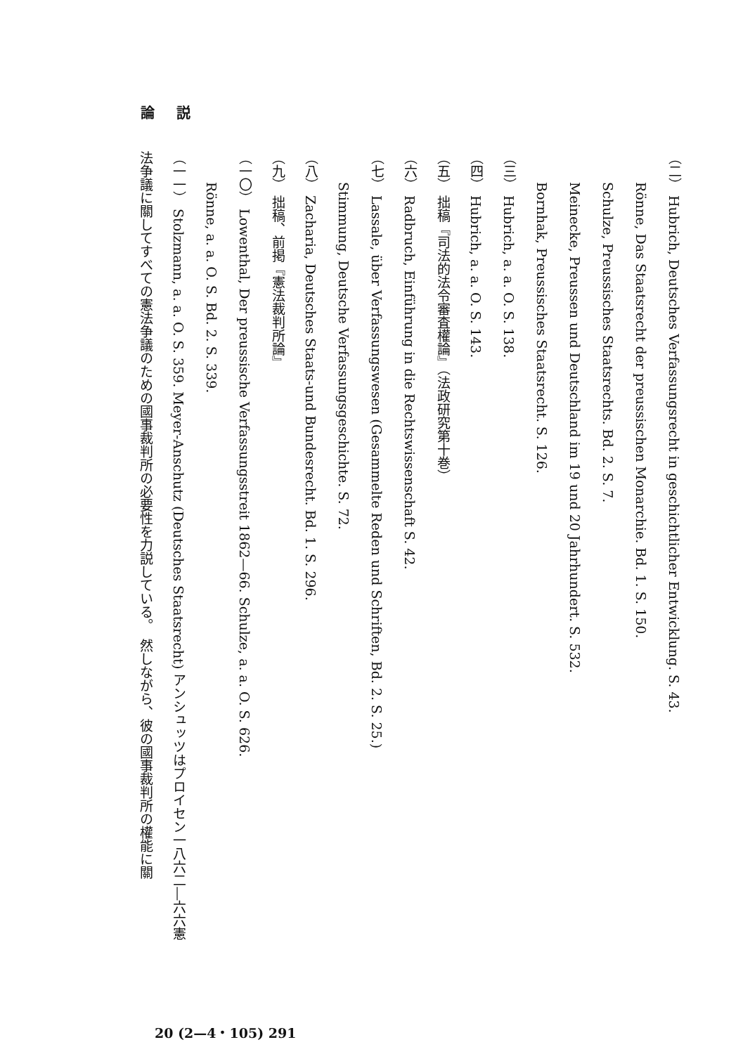論 説
（二） Hubrich, Deutsches Verfassungsrecht in geschichtlicher Entwicklung. S. 43.
Rönne, Das Staatsrecht der preussischen Monarchie. Bd. 1. S. 150.
Schulze, Preussisches Staatsrechts. Bd. 2. S. 7.
Meinecke, Preussen und Deutschland im 19 und 20 Jahrhundert. S. 532.
Bornhak, Preussisches Staatsrecht. S. 126.
（三） Hubrich, a. a. O. S. 138.
（四） Hubrich, a. a. O. S. 143.
（五） 拙稿『司法的法令審査權論』（法政研究第十巻）
（六） Radbruch, Einführung in die Rechtswissenschaft S. 42.
（七） Lassale, über Verfassungswesen (Gesammelte Reden und Schriften, Bd. 2. S. 25.)
Stimmung, Deutsche Verfassungsgeschichte. S. 72.
（八） Zacharia, Deutsches Staats-und Bundesrecht. Bd. 1. S. 296.
（九） 拙稿、前掲『憲法裁判所論』
（一〇） Lowenthal, Der preussische Verfassungsstreit 1862—66. Schulze, a. a. O. S. 626.
Rönne, a. a. O. S. Bd. 2. S. 339.
（一一） Stolzmann, a. a. O. S. 359. Meyer-Anschutz (Deutsches Staatsrecht) アンシュッツはプロイセン一八六二―六六憲
法争議に關してすべての憲法争議のための國事裁判所の必要性を力説している。　然しながら、彼の國事裁判所の權能に關
20 (2—4・105) 291